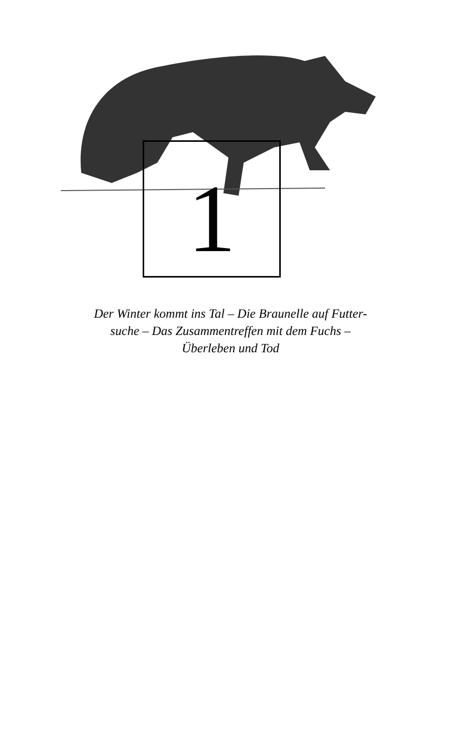1
Der Winter kommt ins Tal – Die Braunelle auf Futter-
suche – Das Zusammentreffen mit dem Fuchs –
Überleben und Tod